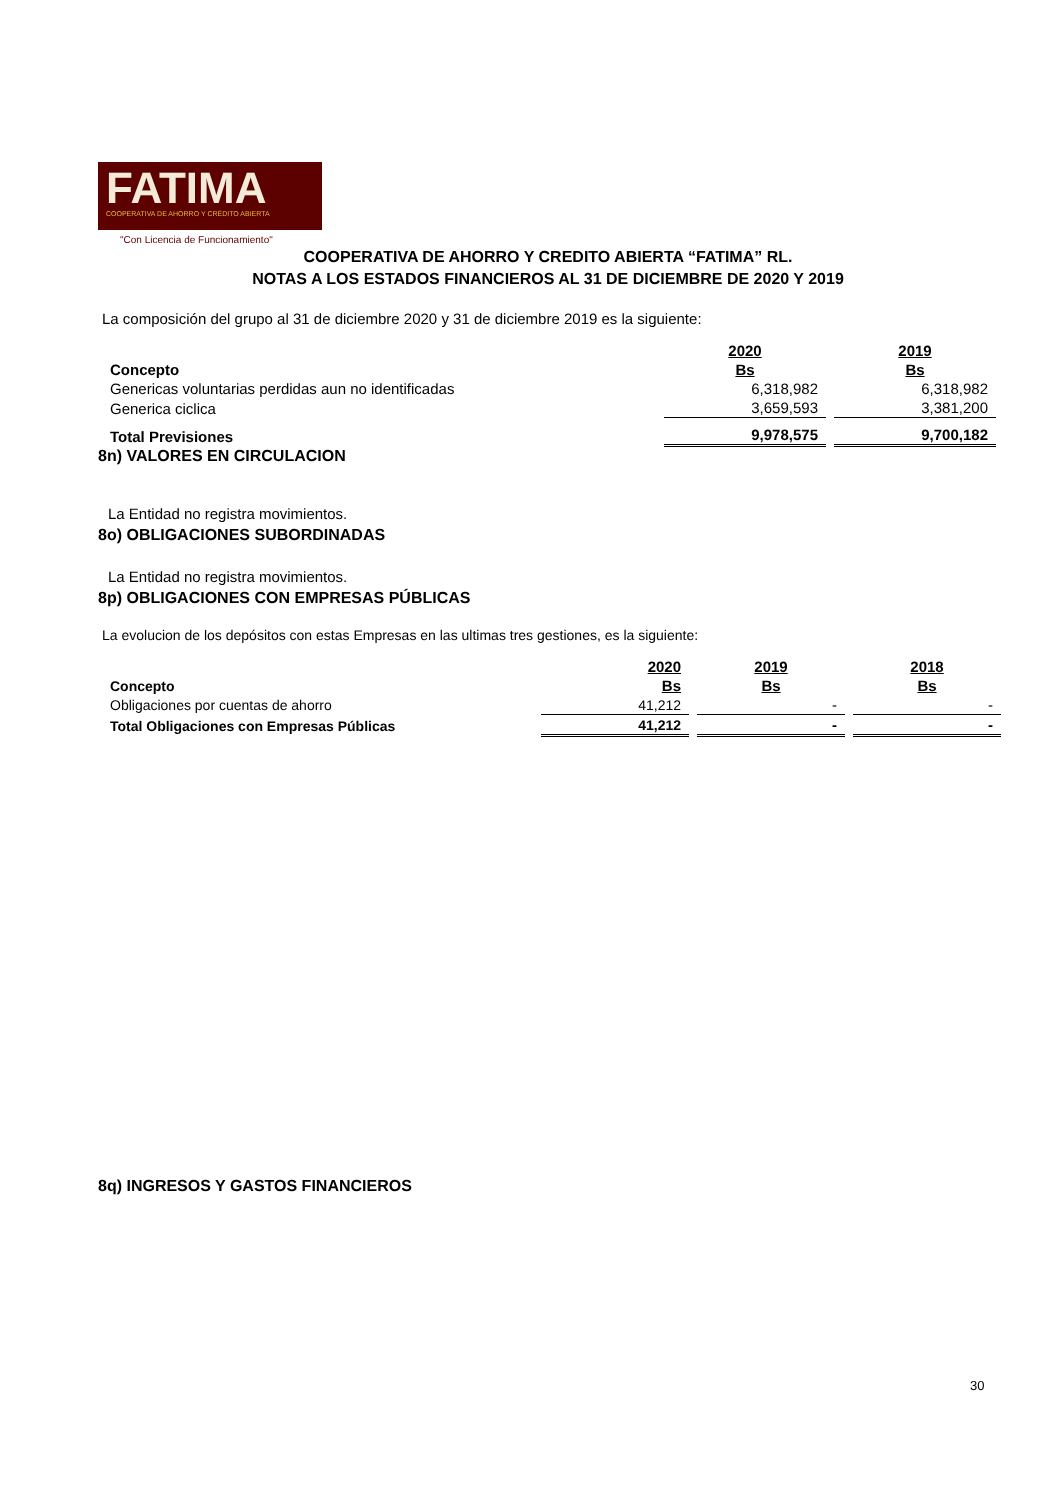FATIMA
COOPERATIVA DE AHORRO Y CRÉDITO ABIERTA
"Con Licencia de Funcionamiento"
COOPERATIVA DE AHORRO Y CREDITO ABIERTA “FATIMA” RL.
NOTAS A LOS ESTADOS FINANCIEROS AL 31 DE DICIEMBRE DE 2020 Y 2019
La composición del grupo al 31 de diciembre 2020 y 31 de diciembre 2019 es la siguiente:
| | 2020 | 2019 |
| Concepto | Bs | Bs |
| Genericas voluntarias perdidas aun no identificadas | 6,318,982 | 6,318,982 |
| Generica ciclica | 3,659,593 | 3,381,200 |
| Total Previsiones | 9,978,575 | 9,700,182 |
8n) VALORES EN CIRCULACION
La Entidad no registra movimientos.
8o) OBLIGACIONES SUBORDINADAS
La Entidad no registra movimientos.
8p) OBLIGACIONES CON EMPRESAS PÚBLICAS
La evolucion de los depósitos con estas Empresas en las ultimas tres gestiones, es la siguiente:
| | 2020 | 2019 | 2018 |
| Concepto | Bs | Bs | Bs |
| Obligaciones por cuentas de ahorro | 41,212 | - | - |
| Total Obligaciones con Empresas Públicas | 41,212 | - | - |
8q) INGRESOS Y GASTOS FINANCIEROS
30